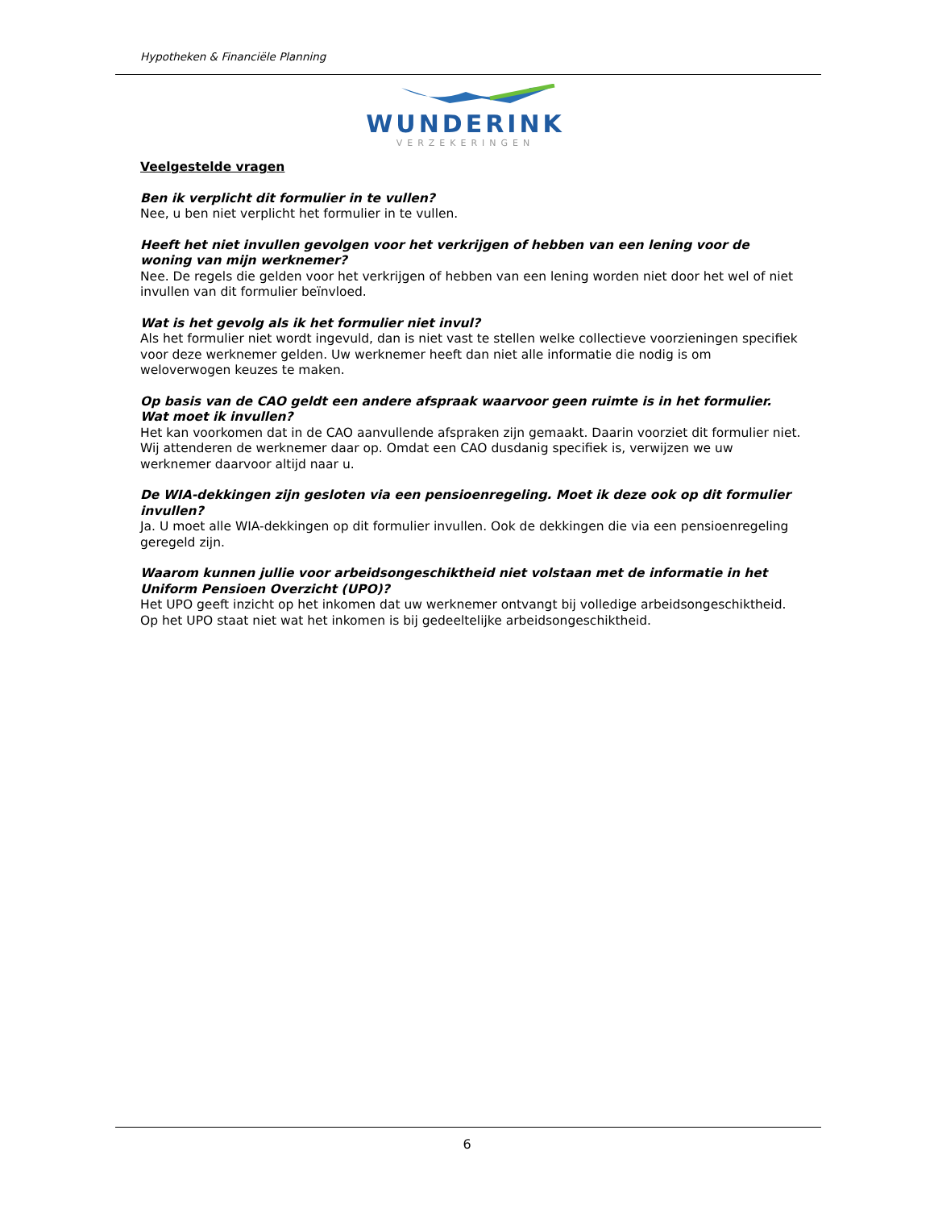Hypotheken & Financiële Planning
WUNDERINK
VERZEKERINGEN
Veelgestelde vragen
Ben ik verplicht dit formulier in te vullen?
Nee, u ben niet verplicht het formulier in te vullen.
Heeft het niet invullen gevolgen voor het verkrijgen of hebben van een lening voor de woning van mijn werknemer?
Nee. De regels die gelden voor het verkrijgen of hebben van een lening worden niet door het wel of niet invullen van dit formulier beïnvloed.
Wat is het gevolg als ik het formulier niet invul?
Als het formulier niet wordt ingevuld, dan is niet vast te stellen welke collectieve voorzieningen specifiek voor deze werknemer gelden. Uw werknemer heeft dan niet alle informatie die nodig is om weloverwogen keuzes te maken.
Op basis van de CAO geldt een andere afspraak waarvoor geen ruimte is in het formulier. Wat moet ik invullen?
Het kan voorkomen dat in de CAO aanvullende afspraken zijn gemaakt. Daarin voorziet dit formulier niet. Wij attenderen de werknemer daar op. Omdat een CAO dusdanig specifiek is, verwijzen we uw werknemer daarvoor altijd naar u.
De WIA-dekkingen zijn gesloten via een pensioenregeling. Moet ik deze ook op dit formulier invullen?
Ja. U moet alle WIA-dekkingen op dit formulier invullen. Ook de dekkingen die via een pensioenregeling geregeld zijn.
Waarom kunnen jullie voor arbeidsongeschiktheid niet volstaan met de informatie in het Uniform Pensioen Overzicht (UPO)?
Het UPO geeft inzicht op het inkomen dat uw werknemer ontvangt bij volledige arbeidsongeschiktheid. Op het UPO staat niet wat het inkomen is bij gedeeltelijke arbeidsongeschiktheid.
6